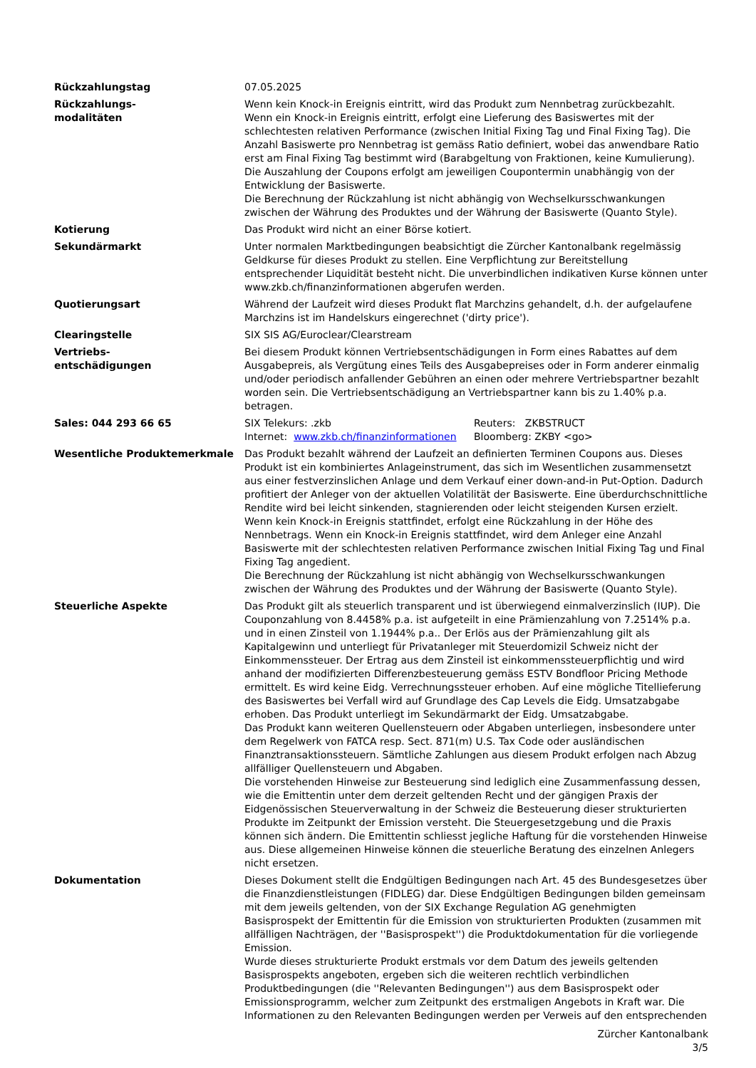| Rückzahlungstag | 07.05.2025 |
| Rückzahlungs- modalitäten | Wenn kein Knock-in Ereignis eintritt, wird das Produkt zum Nennbetrag zurückbezahlt. Wenn ein Knock-in Ereignis eintritt, erfolgt eine Lieferung des Basiswertes mit der schlechtesten relativen Performance (zwischen Initial Fixing Tag und Final Fixing Tag). Die Anzahl Basiswerte pro Nennbetrag ist gemäss Ratio definiert, wobei das anwendbare Ratio erst am Final Fixing Tag bestimmt wird (Barabgeltung von Fraktionen, keine Kumulierung). Die Auszahlung der Coupons erfolgt am jeweiligen Coupontermin unabhängig von der Entwicklung der Basiswerte. Die Berechnung der Rückzahlung ist nicht abhängig von Wechselkursschwankungen zwischen der Währung des Produktes und der Währung der Basiswerte (Quanto Style). |
| Kotierung | Das Produkt wird nicht an einer Börse kotiert. |
| Sekundärmarkt | Unter normalen Marktbedingungen beabsichtigt die Zürcher Kantonalbank regelmässig Geldkurse für dieses Produkt zu stellen. Eine Verpflichtung zur Bereitstellung entsprechender Liquidität besteht nicht. Die unverbindlichen indikativen Kurse können unter www.zkb.ch/finanzinformationen abgerufen werden. |
| Quotierungsart | Während der Laufzeit wird dieses Produkt flat Marchzins gehandelt, d.h. der aufgelaufene Marchzins ist im Handelskurs eingerechnet ('dirty price'). |
| Clearingstelle | SIX SIS AG/Euroclear/Clearstream |
| Vertriebs- entschädigungen | Bei diesem Produkt können Vertriebsentschädigungen in Form eines Rabattes auf dem Ausgabepreis, als Vergütung eines Teils des Ausgabepreises oder in Form anderer einmalig und/oder periodisch anfallender Gebühren an einen oder mehrere Vertriebspartner bezahlt worden sein. Die Vertriebsentschädigung an Vertriebspartner kann bis zu 1.40% p.a. betragen. |
| Sales: 044 293 66 65 | / SIX Telekurs: .zkb / Reuters: ZKBSTRUCT / / Internet: www.zkb.ch/finanzinformationen / Bloomberg: ZKBY <go> / |
| Wesentliche Produktemerkmale | Das Produkt bezahlt während der Laufzeit an definierten Terminen Coupons aus. Dieses Produkt ist ein kombiniertes Anlageinstrument, das sich im Wesentlichen zusammensetzt aus einer festverzinslichen Anlage und dem Verkauf einer down-and-in Put-Option. Dadurch profitiert der Anleger von der aktuellen Volatilität der Basiswerte. Eine überdurchschnittliche Rendite wird bei leicht sinkenden, stagnierenden oder leicht steigenden Kursen erzielt. Wenn kein Knock-in Ereignis stattfindet, erfolgt eine Rückzahlung in der Höhe des Nennbetrags. Wenn ein Knock-in Ereignis stattfindet, wird dem Anleger eine Anzahl Basiswerte mit der schlechtesten relativen Performance zwischen Initial Fixing Tag und Final Fixing Tag angedient. Die Berechnung der Rückzahlung ist nicht abhängig von Wechselkursschwankungen zwischen der Währung des Produktes und der Währung der Basiswerte (Quanto Style). |
| Steuerliche Aspekte | Das Produkt gilt als steuerlich transparent und ist überwiegend einmalverzinslich (IUP). Die Couponzahlung von 8.4458% p.a. ist aufgeteilt in eine Prämienzahlung von 7.2514% p.a. und in einen Zinsteil von 1.1944% p.a.. Der Erlös aus der Prämienzahlung gilt als Kapitalgewinn und unterliegt für Privatanleger mit Steuerdomizil Schweiz nicht der Einkommenssteuer. Der Ertrag aus dem Zinsteil ist einkommenssteuerpflichtig und wird anhand der modifizierten Differenzbesteuerung gemäss ESTV Bondfloor Pricing Methode ermittelt. Es wird keine Eidg. Verrechnungssteuer erhoben. Auf eine mögliche Titellieferung des Basiswertes bei Verfall wird auf Grundlage des Cap Levels die Eidg. Umsatzabgabe erhoben. Das Produkt unterliegt im Sekundärmarkt der Eidg. Umsatzabgabe. Das Produkt kann weiteren Quellensteuern oder Abgaben unterliegen, insbesondere unter dem Regelwerk von FATCA resp. Sect. 871(m) U.S. Tax Code oder ausländischen Finanztransaktionssteuern. Sämtliche Zahlungen aus diesem Produkt erfolgen nach Abzug allfälliger Quellensteuern und Abgaben. Die vorstehenden Hinweise zur Besteuerung sind lediglich eine Zusammenfassung dessen, wie die Emittentin unter dem derzeit geltenden Recht und der gängigen Praxis der Eidgenössischen Steuerverwaltung in der Schweiz die Besteuerung dieser strukturierten Produkte im Zeitpunkt der Emission versteht. Die Steuergesetzgebung und die Praxis können sich ändern. Die Emittentin schliesst jegliche Haftung für die vorstehenden Hinweise aus. Diese allgemeinen Hinweise können die steuerliche Beratung des einzelnen Anlegers nicht ersetzen. |
| Dokumentation | Dieses Dokument stellt die Endgültigen Bedingungen nach Art. 45 des Bundesgesetzes über die Finanzdienstleistungen (FIDLEG) dar. Diese Endgültigen Bedingungen bilden gemeinsam mit dem jeweils geltenden, von der SIX Exchange Regulation AG genehmigten Basisprospekt der Emittentin für die Emission von strukturierten Produkten (zusammen mit allfälligen Nachträgen, der ''Basisprospekt'') die Produktdokumentation für die vorliegende Emission. Wurde dieses strukturierte Produkt erstmals vor dem Datum des jeweils geltenden Basisprospekts angeboten, ergeben sich die weiteren rechtlich verbindlichen Produktbedingungen (die ''Relevanten Bedingungen'') aus dem Basisprospekt oder Emissionsprogramm, welcher zum Zeitpunkt des erstmaligen Angebots in Kraft war. Die Informationen zu den Relevanten Bedingungen werden per Verweis auf den entsprechenden |
Zürcher Kantonalbank
3/5